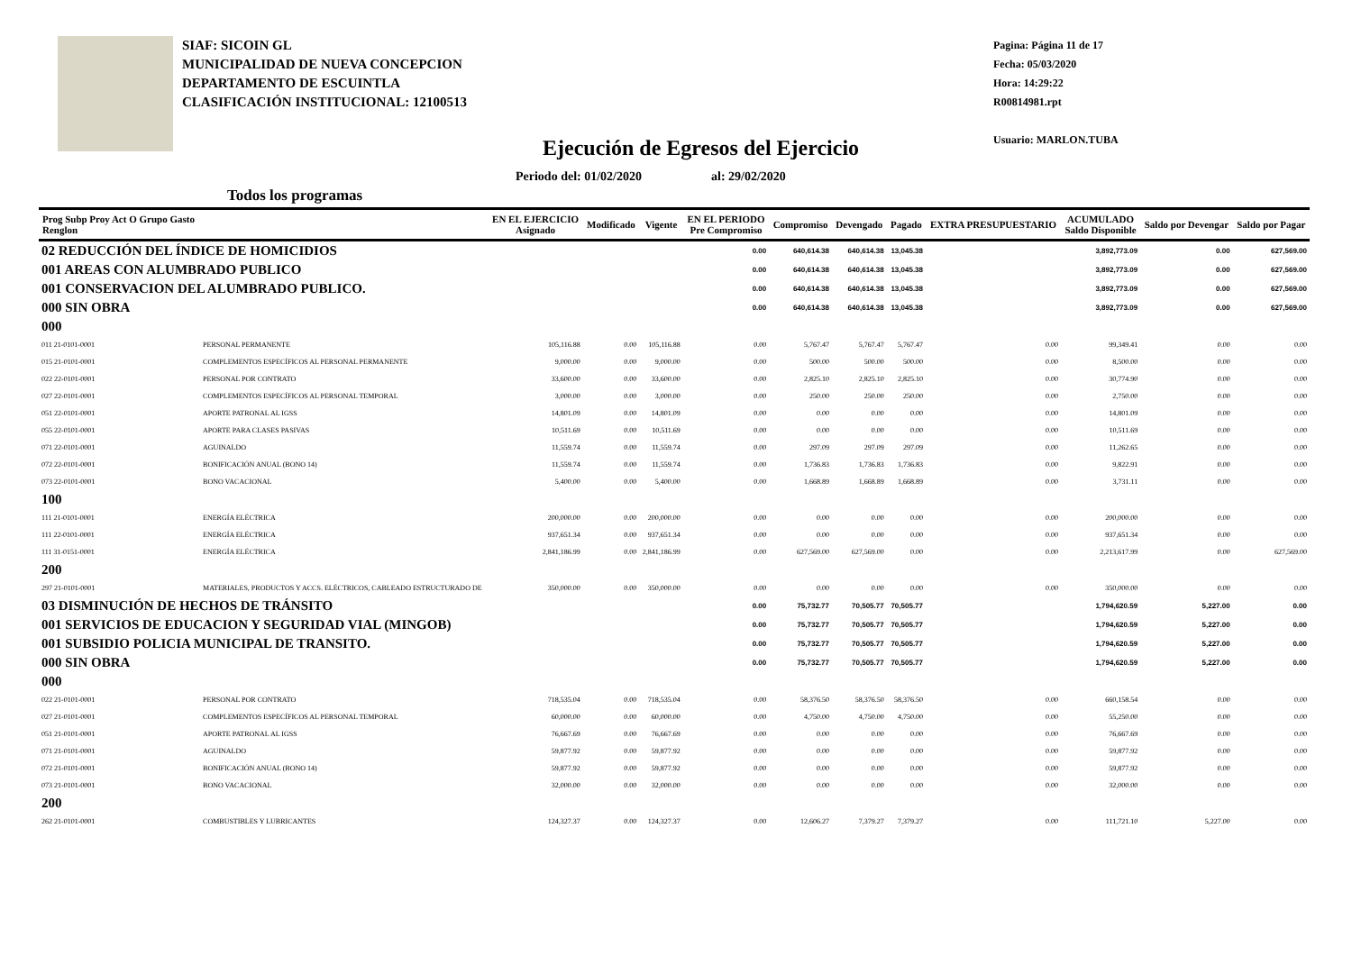SIAF: SICOIN GL
MUNICIPALIDAD DE NUEVA CONCEPCION
DEPARTAMENTO DE ESCUINTLA
CLASIFICACIÓN INSTITUCIONAL: 12100513
Ejecución de Egresos del Ejercicio
Periodo del: 01/02/2020 al: 29/02/2020
Todos los programas
Pagina: Página 11 de 17
Fecha: 05/03/2020
Hora: 14:29:22
R00814981.rpt
Usuario: MARLON.TUBA
| Prog Subp Proy Act O Grupo Gasto Renglon | | EN EL EJERCICIO Asignado | Modificado | Vigente | EN EL PERIODO Pre Compromiso | Compromiso | Devengado | Pagado | EXTRA PRESUPUESTARIO | ACUMULADO Saldo Disponible | Saldo por Devengar | Saldo por Pagar |
| --- | --- | --- | --- | --- | --- | --- | --- | --- | --- | --- | --- | --- |
| 02 REDUCCIÓN DEL ÍNDICE DE HOMICIDIOS | | | | | 0.00 | 640,614.38 | 640,614.38 | 13,045.38 | | 3,892,773.09 | 0.00 | 627,569.00 |
| 001 AREAS CON ALUMBRADO PUBLICO | | | | | 0.00 | 640,614.38 | 640,614.38 | 13,045.38 | | 3,892,773.09 | 0.00 | 627,569.00 |
| 001 CONSERVACION DEL ALUMBRADO PUBLICO. | | | | | 0.00 | 640,614.38 | 640,614.38 | 13,045.38 | | 3,892,773.09 | 0.00 | 627,569.00 |
| 000 SIN OBRA | | | | | 0.00 | 640,614.38 | 640,614.38 | 13,045.38 | | 3,892,773.09 | 0.00 | 627,569.00 |
| 000 | | | | | | | | | | | | |
| 011 21-0101-0001 | PERSONAL PERMANENTE | 105,116.88 | 0.00 | 105,116.88 | 0.00 | 5,767.47 | 5,767.47 | 5,767.47 | 0.00 | 99,349.41 | 0.00 | 0.00 |
| 015 21-0101-0001 | COMPLEMENTOS ESPECÍFICOS AL PERSONAL PERMANENTE | 9,000.00 | 0.00 | 9,000.00 | 0.00 | 500.00 | 500.00 | 500.00 | 0.00 | 8,500.00 | 0.00 | 0.00 |
| 022 22-0101-0001 | PERSONAL POR CONTRATO | 33,600.00 | 0.00 | 33,600.00 | 0.00 | 2,825.10 | 2,825.10 | 2,825.10 | 0.00 | 30,774.90 | 0.00 | 0.00 |
| 027 22-0101-0001 | COMPLEMENTOS ESPECÍFICOS AL PERSONAL TEMPORAL | 3,000.00 | 0.00 | 3,000.00 | 0.00 | 250.00 | 250.00 | 250.00 | 0.00 | 2,750.00 | 0.00 | 0.00 |
| 051 22-0101-0001 | APORTE PATRONAL AL IGSS | 14,801.09 | 0.00 | 14,801.09 | 0.00 | 0.00 | 0.00 | 0.00 | 0.00 | 14,801.09 | 0.00 | 0.00 |
| 055 22-0101-0001 | APORTE PARA CLASES PASIVAS | 10,511.69 | 0.00 | 10,511.69 | 0.00 | 0.00 | 0.00 | 0.00 | 0.00 | 10,511.69 | 0.00 | 0.00 |
| 071 22-0101-0001 | AGUINALDO | 11,559.74 | 0.00 | 11,559.74 | 0.00 | 297.09 | 297.09 | 297.09 | 0.00 | 11,262.65 | 0.00 | 0.00 |
| 072 22-0101-0001 | BONIFICACIÓN ANUAL (BONO 14) | 11,559.74 | 0.00 | 11,559.74 | 0.00 | 1,736.83 | 1,736.83 | 1,736.83 | 0.00 | 9,822.91 | 0.00 | 0.00 |
| 073 22-0101-0001 | BONO VACACIONAL | 5,400.00 | 0.00 | 5,400.00 | 0.00 | 1,668.89 | 1,668.89 | 1,668.89 | 0.00 | 3,731.11 | 0.00 | 0.00 |
| 100 | | | | | | | | | | | | |
| 111 21-0101-0001 | ENERGÍA ELÉCTRICA | 200,000.00 | 0.00 | 200,000.00 | 0.00 | 0.00 | 0.00 | 0.00 | 0.00 | 200,000.00 | 0.00 | 0.00 |
| 111 22-0101-0001 | ENERGÍA ELÉCTRICA | 937,651.34 | 0.00 | 937,651.34 | 0.00 | 0.00 | 0.00 | 0.00 | 0.00 | 937,651.34 | 0.00 | 0.00 |
| 111 31-0151-0001 | ENERGÍA ELÉCTRICA | 2,841,186.99 | 0.00 | 2,841,186.99 | 0.00 | 627,569.00 | 627,569.00 | 0.00 | 0.00 | 2,213,617.99 | 0.00 | 627,569.00 |
| 200 | | | | | | | | | | | | |
| 297 21-0101-0001 | MATERIALES, PRODUCTOS Y ACCS. ELÉCTRICOS, CABLEADO ESTRUCTURADO DE | 350,000.00 | 0.00 | 350,000.00 | 0.00 | 0.00 | 0.00 | 0.00 | 0.00 | 350,000.00 | 0.00 | 0.00 |
| 03 DISMINUCIÓN DE HECHOS DE TRÁNSITO | | | | | 0.00 | 75,732.77 | 70,505.77 | 70,505.77 | | 1,794,620.59 | 5,227.00 | 0.00 |
| 001 SERVICIOS DE EDUCACION Y SEGURIDAD VIAL (MINGOB) | | | | | 0.00 | 75,732.77 | 70,505.77 | 70,505.77 | | 1,794,620.59 | 5,227.00 | 0.00 |
| 001 SUBSIDIO POLICIA MUNICIPAL DE TRANSITO. | | | | | 0.00 | 75,732.77 | 70,505.77 | 70,505.77 | | 1,794,620.59 | 5,227.00 | 0.00 |
| 000 SIN OBRA | | | | | 0.00 | 75,732.77 | 70,505.77 | 70,505.77 | | 1,794,620.59 | 5,227.00 | 0.00 |
| 000 | | | | | | | | | | | | |
| 022 21-0101-0001 | PERSONAL POR CONTRATO | 718,535.04 | 0.00 | 718,535.04 | 0.00 | 58,376.50 | 58,376.50 | 58,376.50 | 0.00 | 660,158.54 | 0.00 | 0.00 |
| 027 21-0101-0001 | COMPLEMENTOS ESPECÍFICOS AL PERSONAL TEMPORAL | 60,000.00 | 0.00 | 60,000.00 | 0.00 | 4,750.00 | 4,750.00 | 4,750.00 | 0.00 | 55,250.00 | 0.00 | 0.00 |
| 051 21-0101-0001 | APORTE PATRONAL AL IGSS | 76,667.69 | 0.00 | 76,667.69 | 0.00 | 0.00 | 0.00 | 0.00 | 0.00 | 76,667.69 | 0.00 | 0.00 |
| 071 21-0101-0001 | AGUINALDO | 59,877.92 | 0.00 | 59,877.92 | 0.00 | 0.00 | 0.00 | 0.00 | 0.00 | 59,877.92 | 0.00 | 0.00 |
| 072 21-0101-0001 | BONIFICACIÓN ANUAL (BONO 14) | 59,877.92 | 0.00 | 59,877.92 | 0.00 | 0.00 | 0.00 | 0.00 | 0.00 | 59,877.92 | 0.00 | 0.00 |
| 073 21-0101-0001 | BONO VACACIONAL | 32,000.00 | 0.00 | 32,000.00 | 0.00 | 0.00 | 0.00 | 0.00 | 0.00 | 32,000.00 | 0.00 | 0.00 |
| 200 | | | | | | | | | | | | |
| 262 21-0101-0001 | COMBUSTIBLES Y LUBRICANTES | 124,327.37 | 0.00 | 124,327.37 | 0.00 | 12,606.27 | 7,379.27 | 7,379.27 | 0.00 | 111,721.10 | 5,227.00 | 0.00 |